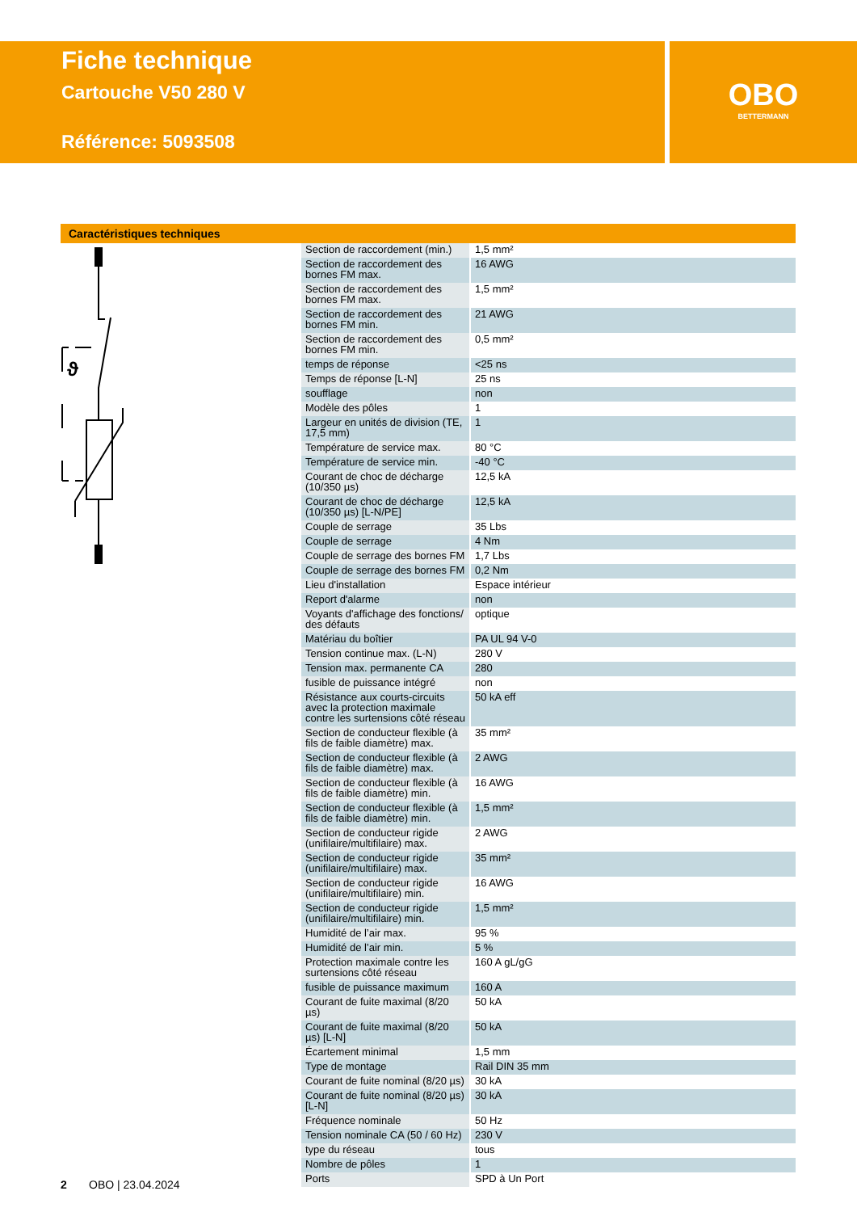Fiche technique
Cartouche V50 280 V
Référence: 5093508
OBO
BETTERMANN
Caractéristiques techniques
ϑ
| Section de raccordement (min.) | 1,5 mm² |
| Section de raccordement des bornes FM max. | 16 AWG |
| Section de raccordement des bornes FM max. | 1,5 mm² |
| Section de raccordement des bornes FM min. | 21 AWG |
| Section de raccordement des bornes FM min. | 0,5 mm² |
| temps de réponse | <25 ns |
| Temps de réponse [L-N] | 25 ns |
| soufflage | non |
| Modèle des pôles | 1 |
| Largeur en unités de division (TE, 17,5 mm) | 1 |
| Température de service max. | 80 °C |
| Température de service min. | -40 °C |
| Courant de choc de décharge (10/350 µs) | 12,5 kA |
| Courant de choc de décharge (10/350 µs) [L-N/PE] | 12,5 kA |
| Couple de serrage | 35 Lbs |
| Couple de serrage | 4 Nm |
| Couple de serrage des bornes FM | 1,7 Lbs |
| Couple de serrage des bornes FM | 0,2 Nm |
| Lieu d'installation | Espace intérieur |
| Report d'alarme | non |
| Voyants d'affichage des fonctions/ des défauts | optique |
| Matériau du boîtier | PA UL 94 V-0 |
| Tension continue max. (L-N) | 280 V |
| Tension max. permanente CA | 280 |
| fusible de puissance intégré | non |
| Résistance aux courts-circuits avec la protection maximale contre les surtensions côté réseau | 50 kA eff |
| Section de conducteur flexible (à fils de faible diamètre) max. | 35 mm² |
| Section de conducteur flexible (à fils de faible diamètre) max. | 2 AWG |
| Section de conducteur flexible (à fils de faible diamètre) min. | 16 AWG |
| Section de conducteur flexible (à fils de faible diamètre) min. | 1,5 mm² |
| Section de conducteur rigide (unifilaire/multifilaire) max. | 2 AWG |
| Section de conducteur rigide (unifilaire/multifilaire) max. | 35 mm² |
| Section de conducteur rigide (unifilaire/multifilaire) min. | 16 AWG |
| Section de conducteur rigide (unifilaire/multifilaire) min. | 1,5 mm² |
| Humidité de l’air max. | 95 % |
| Humidité de l’air min. | 5 % |
| Protection maximale contre les surtensions côté réseau | 160 A gL/gG |
| fusible de puissance maximum | 160 A |
| Courant de fuite maximal (8/20 µs) | 50 kA |
| Courant de fuite maximal (8/20 µs) [L-N] | 50 kA |
| Écartement minimal | 1,5 mm |
| Type de montage | Rail DIN 35 mm |
| Courant de fuite nominal (8/20 µs) | 30 kA |
| Courant de fuite nominal (8/20 µs) [L-N] | 30 kA |
| Fréquence nominale | 50 Hz |
| Tension nominale CA (50 / 60 Hz) | 230 V |
| type du réseau | tous |
| Nombre de pôles | 1 |
| Ports | SPD à Un Port |
2 OBO | 23.04.2024